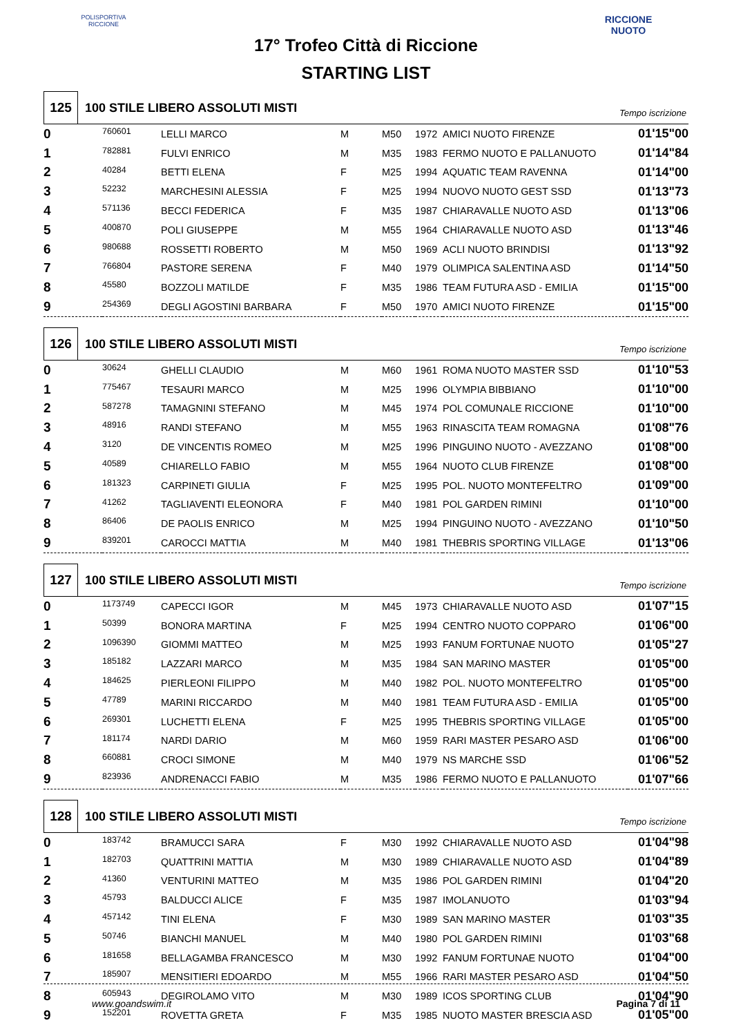POLISPORTIVA RICCIONE
RICCIONE NUOTO
17° Trofeo Città di Riccione
STARTING LIST
125
100 STILE LIBERO ASSOLUTI MISTI
Tempo iscrizione
| 0 | 760601 | LELLI MARCO | M | M50 | 1972 | AMICI NUOTO FIRENZE | 01'15"00 |
| 1 | 782881 | FULVI ENRICO | M | M35 | 1983 | FERMO NUOTO E PALLANUOTO | 01'14"84 |
| 2 | 40284 | BETTI ELENA | F | M25 | 1994 | AQUATIC TEAM RAVENNA | 01'14"00 |
| 3 | 52232 | MARCHESINI ALESSIA | F | M25 | 1994 | NUOVO NUOTO GEST SSD | 01'13"73 |
| 4 | 571136 | BECCI FEDERICA | F | M35 | 1987 | CHIARAVALLE NUOTO ASD | 01'13"06 |
| 5 | 400870 | POLI GIUSEPPE | M | M55 | 1964 | CHIARAVALLE NUOTO ASD | 01'13"46 |
| 6 | 980688 | ROSSETTI ROBERTO | M | M50 | 1969 | ACLI NUOTO BRINDISI | 01'13"92 |
| 7 | 766804 | PASTORE SERENA | F | M40 | 1979 | OLIMPICA SALENTINA ASD | 01'14"50 |
| 8 | 45580 | BOZZOLI MATILDE | F | M35 | 1986 | TEAM FUTURA ASD - EMILIA | 01'15"00 |
| 9 | 254369 | DEGLI AGOSTINI BARBARA | F | M50 | 1970 | AMICI NUOTO FIRENZE | 01'15"00 |
126
100 STILE LIBERO ASSOLUTI MISTI
Tempo iscrizione
| 0 | 30624 | GHELLI CLAUDIO | M | M60 | 1961 | ROMA NUOTO MASTER SSD | 01'10"53 |
| 1 | 775467 | TESAURI MARCO | M | M25 | 1996 | OLYMPIA BIBBIANO | 01'10"00 |
| 2 | 587278 | TAMAGNINI STEFANO | M | M45 | 1974 | POL COMUNALE RICCIONE | 01'10"00 |
| 3 | 48916 | RANDI STEFANO | M | M55 | 1963 | RINASCITA TEAM ROMAGNA | 01'08"76 |
| 4 | 3120 | DE VINCENTIS ROMEO | M | M25 | 1996 | PINGUINO NUOTO - AVEZZANO | 01'08"00 |
| 5 | 40589 | CHIARELLO FABIO | M | M55 | 1964 | NUOTO CLUB FIRENZE | 01'08"00 |
| 6 | 181323 | CARPINETI GIULIA | F | M25 | 1995 | POL. NUOTO MONTEFELTRO | 01'09"00 |
| 7 | 41262 | TAGLIAVENTI ELEONORA | F | M40 | 1981 | POL GARDEN RIMINI | 01'10"00 |
| 8 | 86406 | DE PAOLIS ENRICO | M | M25 | 1994 | PINGUINO NUOTO - AVEZZANO | 01'10"50 |
| 9 | 839201 | CAROCCI MATTIA | M | M40 | 1981 | THEBRIS SPORTING VILLAGE | 01'13"06 |
127
100 STILE LIBERO ASSOLUTI MISTI
Tempo iscrizione
| 0 | 1173749 | CAPECCI IGOR | M | M45 | 1973 | CHIARAVALLE NUOTO ASD | 01'07"15 |
| 1 | 50399 | BONORA MARTINA | F | M25 | 1994 | CENTRO NUOTO COPPARO | 01'06"00 |
| 2 | 1096390 | GIOMMI MATTEO | M | M25 | 1993 | FANUM FORTUNAE NUOTO | 01'05"27 |
| 3 | 185182 | LAZZARI MARCO | M | M35 | 1984 | SAN MARINO MASTER | 01'05"00 |
| 4 | 184625 | PIERLEONI FILIPPO | M | M40 | 1982 | POL. NUOTO MONTEFELTRO | 01'05"00 |
| 5 | 47789 | MARINI RICCARDO | M | M40 | 1981 | TEAM FUTURA ASD - EMILIA | 01'05"00 |
| 6 | 269301 | LUCHETTI ELENA | F | M25 | 1995 | THEBRIS SPORTING VILLAGE | 01'05"00 |
| 7 | 181174 | NARDI DARIO | M | M60 | 1959 | RARI MASTER PESARO ASD | 01'06"00 |
| 8 | 660881 | CROCI SIMONE | M | M40 | 1979 | NS MARCHE SSD | 01'06"52 |
| 9 | 823936 | ANDRENACCI FABIO | M | M35 | 1986 | FERMO NUOTO E PALLANUOTO | 01'07"66 |
128
100 STILE LIBERO ASSOLUTI MISTI
Tempo iscrizione
| 0 | 183742 | BRAMUCCI SARA | F | M30 | 1992 | CHIARAVALLE NUOTO ASD | 01'04"98 |
| 1 | 182703 | QUATTRINI MATTIA | M | M30 | 1989 | CHIARAVALLE NUOTO ASD | 01'04"89 |
| 2 | 41360 | VENTURINI MATTEO | M | M35 | 1986 | POL GARDEN RIMINI | 01'04"20 |
| 3 | 45793 | BALDUCCI ALICE | F | M35 | 1987 | IMOLANUOTO | 01'03"94 |
| 4 | 457142 | TINI ELENA | F | M30 | 1989 | SAN MARINO MASTER | 01'03"35 |
| 5 | 50746 | BIANCHI MANUEL | M | M40 | 1980 | POL GARDEN RIMINI | 01'03"68 |
| 6 | 181658 | BELLAGAMBA FRANCESCO | M | M30 | 1992 | FANUM FORTUNAE NUOTO | 01'04"00 |
| 7 | 185907 | MENSITIERI EDOARDO | M | M55 | 1966 | RARI MASTER PESARO ASD | 01'04"50 |
| 8 | 605943 | DEGIROLAMO VITO | M | M30 | 1989 | ICOS SPORTING CLUB | 01'04"90 |
| 9 | 152201 | ROVETTA GRETA | F | M35 | 1985 | NUOTO MASTER BRESCIA ASD | 01'05"00 |
www.goandswim.it Pagina 7 di 11